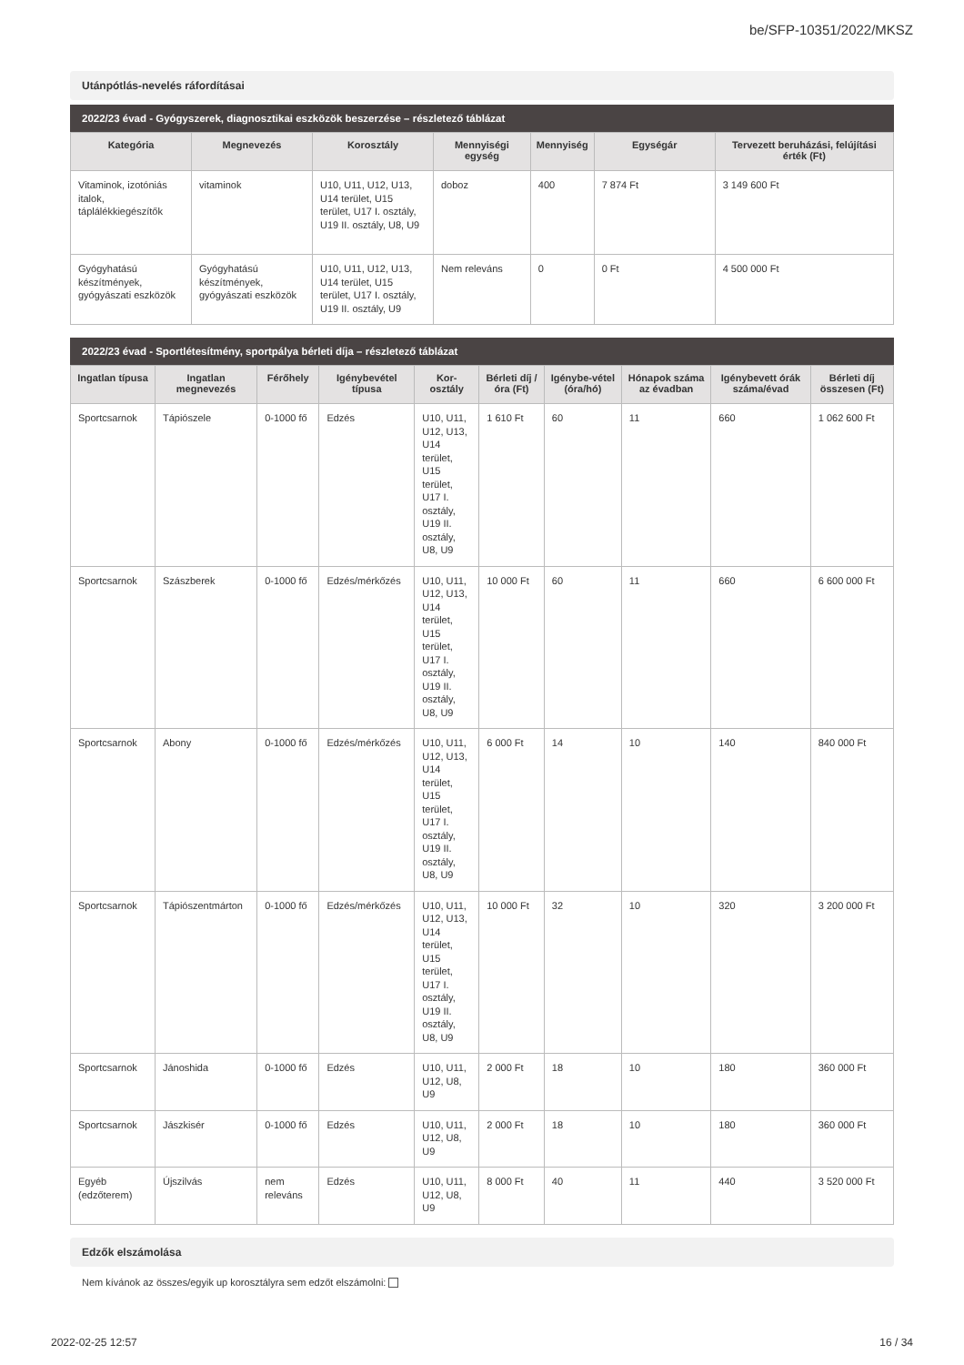be/SFP-10351/2022/MKSZ
Utánpótlás-nevelés ráfordításai
2022/23 évad - Gyógyszerek, diagnosztikai eszközök beszerzése – részletező táblázat
| Kategória | Megnevezés | Korosztály | Mennyiségi egység | Mennyiség | Egységár | Tervezett beruházási, felújítási érték (Ft) |
| --- | --- | --- | --- | --- | --- | --- |
| Vitaminok, izotóniás italok, táplálékkiegészítők | vitaminok | U10, U11, U12, U13, U14 terület, U15 terület, U17 I. osztály, U19 II. osztály, U8, U9 | doboz | 400 | 7 874 Ft | 3 149 600 Ft |
| Gyógyhatású készítmények, gyógyászati eszközök | Gyógyhatású készítmények, gyógyászati eszközök | U10, U11, U12, U13, U14 terület, U15 terület, U17 I. osztály, U19 II. osztály, U9 | Nem releváns | 0 | 0 Ft | 4 500 000 Ft |
2022/23 évad - Sportlétesítmény, sportpálya bérleti díja – részletező táblázat
| Ingatlan típusa | Ingatlan megnevezés | Férőhely | Igénybevétel típusa | Kor-osztály | Bérleti díj / óra (Ft) | Igénybe-vétel (óra/hó) | Hónapok száma az évadban | Igénybevett órák száma/évad | Bérleti díj összesen (Ft) |
| --- | --- | --- | --- | --- | --- | --- | --- | --- | --- |
| Sportcsarnok | Tápiószele | 0-1000 fő | Edzés | U10, U11, U12, U13, U14 terület, U15 terület, U17 I. osztály, U19 II. osztály, U8, U9 | 1 610 Ft | 60 | 11 | 660 | 1 062 600 Ft |
| Sportcsarnok | Szászberek | 0-1000 fő | Edzés/mérkőzés | U10, U11, U12, U13, U14 terület, U15 terület, U17 I. osztály, U19 II. osztály, U8, U9 | 10 000 Ft | 60 | 11 | 660 | 6 600 000 Ft |
| Sportcsarnok | Abony | 0-1000 fő | Edzés/mérkőzés | U10, U11, U12, U13, U14 terület, U15 terület, U17 I. osztály, U19 II. osztály, U8, U9 | 6 000 Ft | 14 | 10 | 140 | 840 000 Ft |
| Sportcsarnok | Tápiószentmárton | 0-1000 fő | Edzés/mérkőzés | U10, U11, U12, U13, U14 terület, U15 terület, U17 I. osztály, U19 II. osztály, U8, U9 | 10 000 Ft | 32 | 10 | 320 | 3 200 000 Ft |
| Sportcsarnok | Jánoshida | 0-1000 fő | Edzés | U10, U11, U12, U8, U9 | 2 000 Ft | 18 | 10 | 180 | 360 000 Ft |
| Sportcsarnok | Jászkisér | 0-1000 fő | Edzés | U10, U11, U12, U8, U9 | 2 000 Ft | 18 | 10 | 180 | 360 000 Ft |
| Egyéb (edzőterem) | Újszilvás | nem releváns | Edzés | U10, U11, U12, U8, U9 | 8 000 Ft | 40 | 11 | 440 | 3 520 000 Ft |
Edzők elszámolása
Nem kívánok az összes/egyik up korosztályra sem edzőt elszámolni:
2022-02-25 12:57 16 / 34